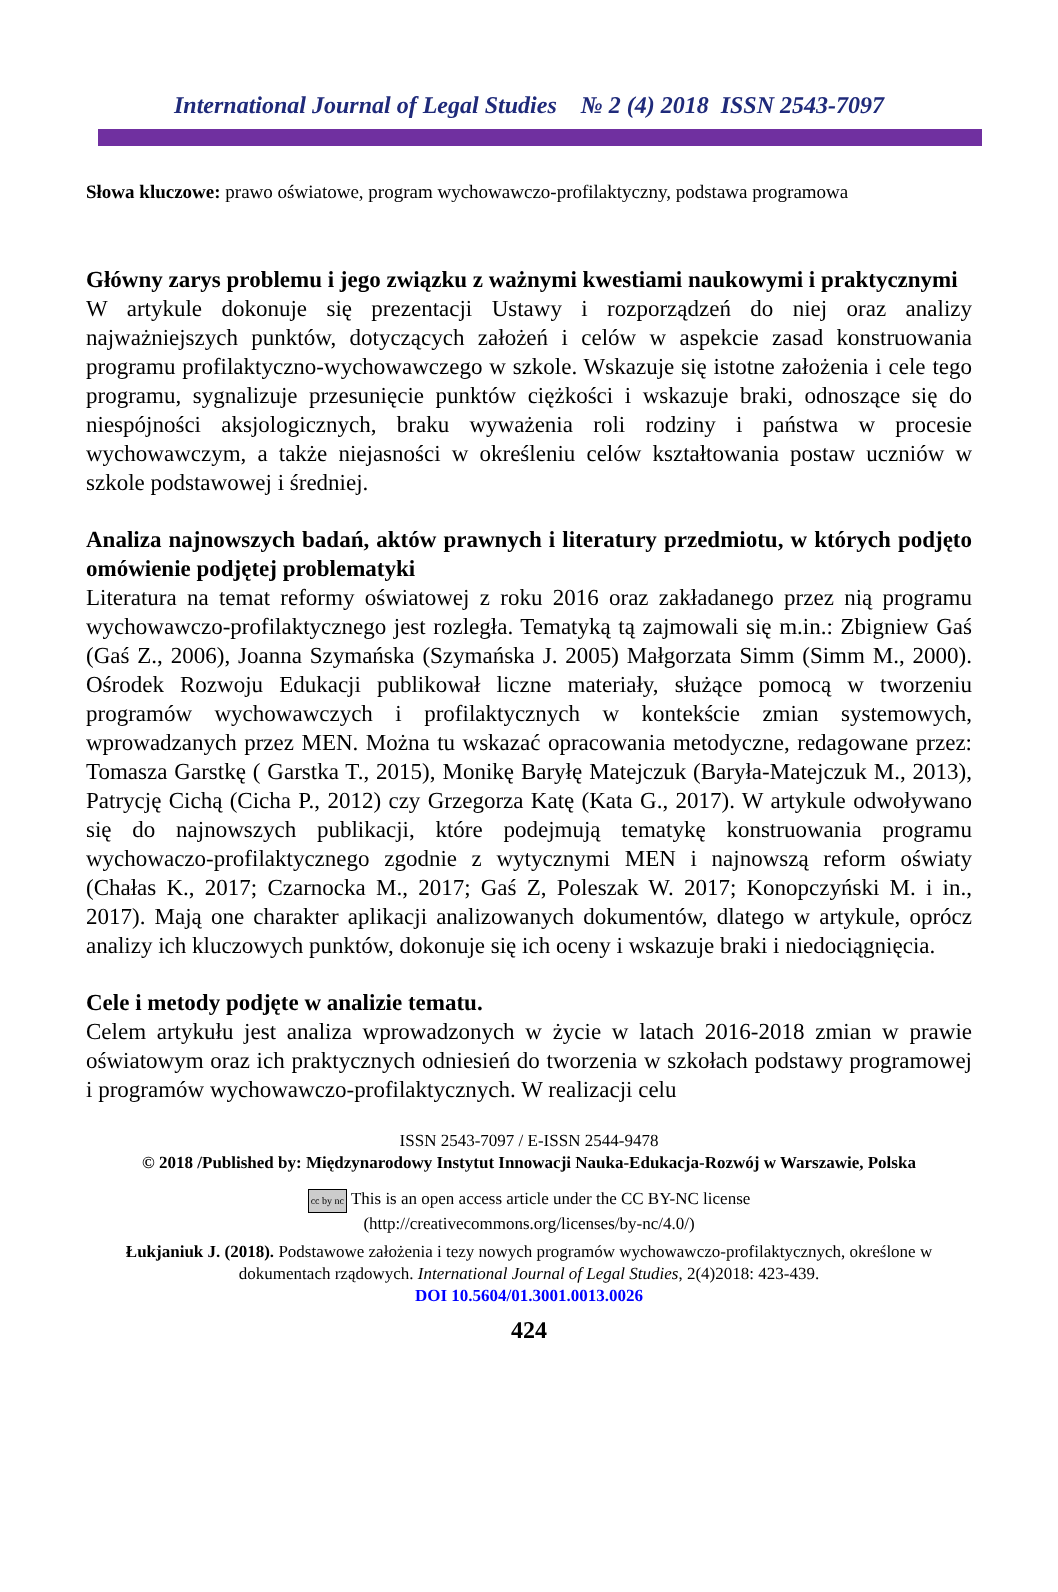International Journal of Legal Studies № 2 (4) 2018 ISSN 2543-7097
Słowa kluczowe: prawo oświatowe, program wychowawczo-profilaktyczny, podstawa programowa
Główny zarys problemu i jego związku z ważnymi kwestiami naukowymi i praktycznymi
W artykule dokonuje się prezentacji Ustawy i rozporządzeń do niej oraz analizy najważniejszych punktów, dotyczących założeń i celów w aspekcie zasad konstruowania programu profilaktyczno-wychowawczego w szkole. Wskazuje się istotne założenia i cele tego programu, sygnalizuje przesunięcie punktów ciężkości i wskazuje braki, odnoszące się do niespójności aksjologicznych, braku wyważenia roli rodziny i państwa w procesie wychowawczym, a także niejasności w określeniu celów kształtowania postaw uczniów w szkole podstawowej i średniej.
Analiza najnowszych badań, aktów prawnych i literatury przedmiotu, w których podjęto omówienie podjętej problematyki
Literatura na temat reformy oświatowej z roku 2016 oraz zakładanego przez nią programu wychowawczo-profilaktycznego jest rozległa. Tematyką tą zajmowali się m.in.: Zbigniew Gaś (Gaś Z., 2006), Joanna Szymańska (Szymańska J. 2005) Małgorzata Simm (Simm M., 2000). Ośrodek Rozwoju Edukacji publikował liczne materiały, służące pomocą w tworzeniu programów wychowawczych i profilaktycznych w kontekście zmian systemowych, wprowadzanych przez MEN. Można tu wskazać opracowania metodyczne, redagowane przez: Tomasza Garstkę ( Garstka T., 2015), Monikę Baryłę Matejczuk (Baryła-Matejczuk M., 2013), Patrycję Cichą (Cicha P., 2012) czy Grzegorza Katę (Kata G., 2017). W artykule odwoływano się do najnowszych publikacji, które podejmują tematykę konstruowania programu wychowaczo-profilaktycznego zgodnie z wytycznymi MEN i najnowszą reform oświaty (Chałas K., 2017; Czarnocka M., 2017; Gaś Z, Poleszak W. 2017; Konopczyński M. i in., 2017). Mają one charakter aplikacji analizowanych dokumentów, dlatego w artykule, oprócz analizy ich kluczowych punktów, dokonuje się ich oceny i wskazuje braki i niedociągnięcia.
Cele i metody podjęte w analizie tematu.
Celem artykułu jest analiza wprowadzonych w życie w latach 2016-2018 zmian w prawie oświatowym oraz ich praktycznych odniesień do tworzenia w szkołach podstawy programowej i programów wychowawczo-profilaktycznych. W realizacji celu
ISSN 2543-7097 / E-ISSN 2544-9478
© 2018 /Published by: Międzynarodowy Instytut Innowacji Nauka-Edukacja-Rozwój w Warszawie, Polska
cc by nc This is an open access article under the CC BY-NC license
(http://creativecommons.org/licenses/by-nc/4.0/)
Łukjaniuk J. (2018). Podstawowe założenia i tezy nowych programów wychowawczo-profilaktycznych, określone w dokumentach rządowych. International Journal of Legal Studies, 2(4)2018: 423-439.
DOI 10.5604/01.3001.0013.0026
424